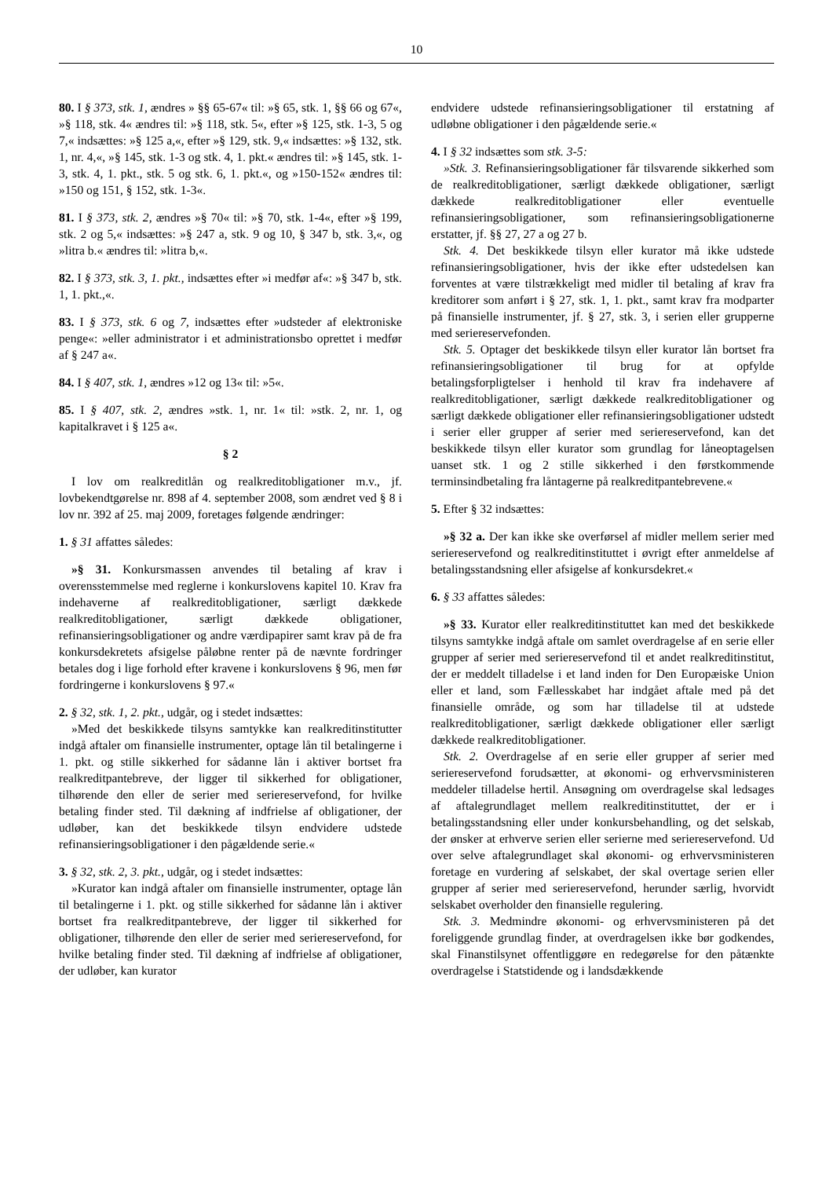10
80. I § 373, stk. 1, ændres » §§ 65-67« til: »§ 65, stk. 1, §§ 66 og 67«, »§ 118, stk. 4« ændres til: »§ 118, stk. 5«, efter »§ 125, stk. 1-3, 5 og 7,« indsættes: »§ 125 a,«, efter »§ 129, stk. 9,« indsættes: »§ 132, stk. 1, nr. 4,«, »§ 145, stk. 1-3 og stk. 4, 1. pkt.« ændres til: »§ 145, stk. 1-3, stk. 4, 1. pkt., stk. 5 og stk. 6, 1. pkt.«, og »150-152« ændres til: »150 og 151, § 152, stk. 1-3«.
81. I § 373, stk. 2, ændres »§ 70« til: »§ 70, stk. 1-4«, efter »§ 199, stk. 2 og 5,« indsættes: »§ 247 a, stk. 9 og 10, § 347 b, stk. 3,«, og »litra b.« ændres til: »litra b,«.
82. I § 373, stk. 3, 1. pkt., indsættes efter »i medfør af«: »§ 347 b, stk. 1, 1. pkt.,«.
83. I § 373, stk. 6 og 7, indsættes efter »udsteder af elektroniske penge«: »eller administrator i et administrationsbo oprettet i medfør af § 247 a«.
84. I § 407, stk. 1, ændres »12 og 13« til: »5«.
85. I § 407, stk. 2, ændres »stk. 1, nr. 1« til: »stk. 2, nr. 1, og kapitalkravet i § 125 a«.
§ 2
I lov om realkreditlån og realkreditobligationer m.v., jf. lovbekendtgørelse nr. 898 af 4. september 2008, som ændret ved § 8 i lov nr. 392 af 25. maj 2009, foretages følgende ændringer:
1. § 31 affattes således:
»§ 31. Konkursmassen anvendes til betaling af krav i overensstemmelse med reglerne i konkurslovens kapitel 10. Krav fra indehaverne af realkreditobligationer, særligt dækkede realkreditobligationer, særligt dækkede obligationer, refinansieringsobligationer og andre værdipapirer samt krav på de fra konkursdekretets afsigelse påløbne renter på de nævnte fordringer betales dog i lige forhold efter kravene i konkurslovens § 96, men før fordringerne i konkurslovens § 97.«
2. § 32, stk. 1, 2. pkt., udgår, og i stedet indsættes:
»Med det beskikkede tilsyns samtykke kan realkreditinstitutter indgå aftaler om finansielle instrumenter, optage lån til betalingerne i 1. pkt. og stille sikkerhed for sådanne lån i aktiver bortset fra realkreditpantebreve, der ligger til sikkerhed for obligationer, tilhørende den eller de serier med seriereservefond, for hvilke betaling finder sted. Til dækning af indfrielse af obligationer, der udløber, kan det beskikkede tilsyn endvidere udstede refinansieringsobligationer i den pågældende serie.«
3. § 32, stk. 2, 3. pkt., udgår, og i stedet indsættes:
»Kurator kan indgå aftaler om finansielle instrumenter, optage lån til betalingerne i 1. pkt. og stille sikkerhed for sådanne lån i aktiver bortset fra realkreditpantebreve, der ligger til sikkerhed for obligationer, tilhørende den eller de serier med seriereservefond, for hvilke betaling finder sted. Til dækning af indfrielse af obligationer, der udløber, kan kurator
endvidere udstede refinansieringsobligationer til erstatning af udløbne obligationer i den pågældende serie.«
4. I § 32 indsættes som stk. 3-5:
»Stk. 3. Refinansieringsobligationer får tilsvarende sikkerhed som de realkreditobligationer, særligt dækkede obligationer, særligt dækkede realkreditobligationer eller eventuelle refinansieringsobligationer, som refinansieringsobligationerne erstatter, jf. §§ 27, 27 a og 27 b.
Stk. 4. Det beskikkede tilsyn eller kurator må ikke udstede refinansieringsobligationer, hvis der ikke efter udstedelsen kan forventes at være tilstrækkeligt med midler til betaling af krav fra kreditorer som anført i § 27, stk. 1, 1. pkt., samt krav fra modparter på finansielle instrumenter, jf. § 27, stk. 3, i serien eller grupperne med seriereservefonden.
Stk. 5. Optager det beskikkede tilsyn eller kurator lån bortset fra refinansieringsobligationer til brug for at opfylde betalingsforpligtelser i henhold til krav fra indehavere af realkreditobligationer, særligt dækkede realkreditobligationer og særligt dækkede obligationer eller refinansieringsobligationer udstedt i serier eller grupper af serier med seriereservefond, kan det beskikkede tilsyn eller kurator som grundlag for låneoptagelsen uanset stk. 1 og 2 stille sikkerhed i den førstkommende terminsindbetaling fra låntagerne på realkreditpantebrevene.«
5. Efter § 32 indsættes:
»§ 32 a. Der kan ikke ske overførsel af midler mellem serier med seriereservefond og realkreditinstituttet i øvrigt efter anmeldelse af betalingsstandsning eller afsigelse af konkursdekret.«
6. § 33 affattes således:
»§ 33. Kurator eller realkreditinstituttet kan med det beskikkede tilsyns samtykke indgå aftale om samlet overdragelse af en serie eller grupper af serier med seriereservefond til et andet realkreditinstitut, der er meddelt tilladelse i et land inden for Den Europæiske Union eller et land, som Fællesskabet har indgået aftale med på det finansielle område, og som har tilladelse til at udstede realkreditobligationer, særligt dækkede obligationer eller særligt dækkede realkreditobligationer.
Stk. 2. Overdragelse af en serie eller grupper af serier med seriereservefond forudsætter, at økonomi- og erhvervsministeren meddeler tilladelse hertil. Ansøgning om overdragelse skal ledsages af aftalegrundlaget mellem realkreditinstituttet, der er i betalingsstandsning eller under konkursbehandling, og det selskab, der ønsker at erhverve serien eller serierne med seriereservefond. Ud over selve aftalegrundlaget skal økonomi- og erhvervsministeren foretage en vurdering af selskabet, der skal overtage serien eller grupper af serier med seriereservefond, herunder særlig, hvorvidt selskabet overholder den finansielle regulering.
Stk. 3. Medmindre økonomi- og erhvervsministeren på det foreliggende grundlag finder, at overdragelsen ikke bør godkendes, skal Finanstilsynet offentliggøre en redegørelse for den påtænkte overdragelse i Statstidende og i landsdækkende